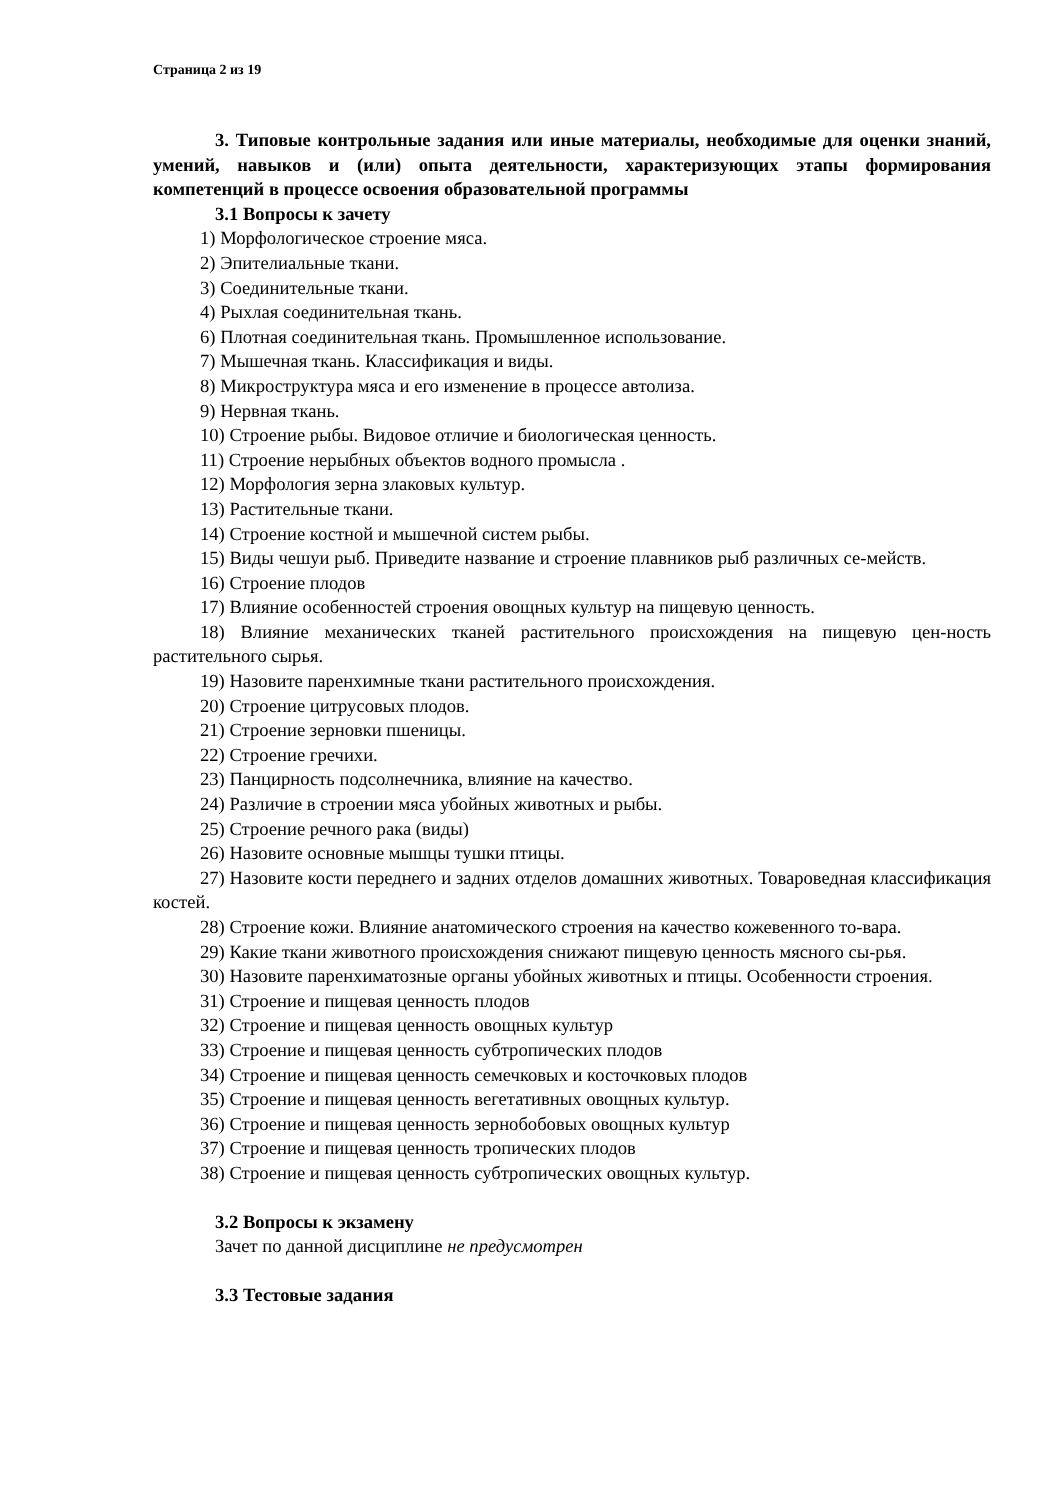Страница 2 из 19
3. Типовые контрольные задания или иные материалы, необходимые для оценки знаний, умений, навыков и (или) опыта деятельности, характеризующих этапы формирования компетенций в процессе освоения образовательной программы
3.1 Вопросы к зачету
1) Морфологическое строение мяса.
2) Эпителиальные ткани.
3) Соединительные ткани.
4) Рыхлая соединительная ткань.
6) Плотная соединительная ткань. Промышленное использование.
7) Мышечная ткань. Классификация и виды.
8) Микроструктура мяса и его изменение в процессе автолиза.
9) Нервная ткань.
10) Строение рыбы. Видовое отличие и биологическая ценность.
11) Строение нерыбных объектов водного промысла .
12) Морфология зерна злаковых культур.
13) Растительные ткани.
14) Строение костной и мышечной систем рыбы.
15) Виды чешуи рыб. Приведите название и строение плавников рыб различных се-мейств.
16) Строение плодов
17) Влияние особенностей строения овощных культур на пищевую ценность.
18) Влияние механических тканей растительного происхождения на пищевую цен-ность растительного сырья.
19) Назовите паренхимные ткани растительного происхождения.
20) Строение цитрусовых плодов.
21) Строение зерновки пшеницы.
22) Строение гречихи.
23) Панцирность подсолнечника, влияние на качество.
24) Различие в строении мяса убойных животных и рыбы.
25) Строение речного рака (виды)
26) Назовите основные мышцы тушки птицы.
27) Назовите кости переднего и задних отделов домашних животных. Товароведная классификация костей.
28) Строение кожи. Влияние анатомического строения на качество кожевенного то-вара.
29) Какие ткани животного происхождения снижают пищевую ценность мясного сы-рья.
30) Назовите паренхиматозные органы убойных животных и птицы. Особенности строения.
31) Строение и пищевая ценность плодов
32) Строение и пищевая ценность овощных культур
33) Строение и пищевая ценность субтропических плодов
34) Строение и пищевая ценность семечковых и косточковых плодов
35) Строение и пищевая ценность вегетативных овощных культур.
36) Строение и пищевая ценность зернобобовых овощных культур
37) Строение и пищевая ценность тропических плодов
38) Строение и пищевая ценность субтропических овощных культур.
3.2 Вопросы к экзамену
Зачет по данной дисциплине не предусмотрен
3.3 Тестовые задания